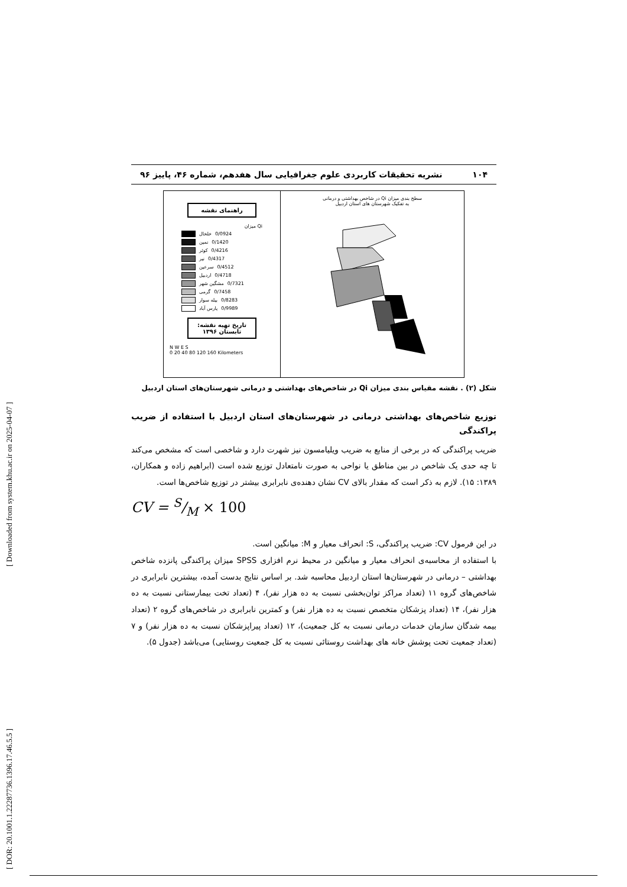[ DOR: 20.1001.1.22287736.1396.17.46.5.5 ] [ Downloaded from system.khu.ac.ir on 2025-04-07 ]
۱۰۴ نشریه تحقیقات کاربردی علوم جغرافیایی سال هفدهم، شماره ۴۶، پاییز ۹۶
راهنمای نقشه
میزان Qi
خلخال 0/0924
نمین 0/1420
کوثر 0/4216
نیر 0/4317
سرعین 0/4512
اردبیل 0/4718
مشگین شهر 0/7321
گرمی 0/7458
بیله سوار 0/8283
پارس آباد 0/9989
تاریخ تهیه نقشه: تابستان ۱۳۹۶
N W E S
0 20 40 80 120 160 Kilometers
سطح بندی میزان Qi در شاخص بهداشتی و درمانی
به تفکیک شهرستان های استان اردبیل
شکل (۲) . نقشه مقیاس بندی میزان Qi در شاخص‌های بهداشتی و درمانی شهرستان‌های استان اردبیل
توزیع شاخص‌های بهداشتی درمانی در شهرستان‌های استان اردبیل با استفاده از ضریب پراکندگی
ضریب پراکندگی که در برخی از منابع به ضریب ویلیامسون نیز شهرت دارد و شاخصی است که مشخص می‌کند تا چه حدی یک شاخص در بین مناطق یا نواحی به صورت نامتعادل توزیع شده است (ابراهیم زاده و همکاران، ۱۳۸۹: ۱۵). لازم به ذکر است که مقدار بالای CV نشان دهنده‌ی نابرابری بیشتر در توزیع شاخص‌ها است.
CV = S/M × 100
در این فرمول CV: ضریب پراکندگی، S: انحراف معیار و M: میانگین است.
با استفاده از محاسبه‌ی انحراف معیار و میانگین در محیط نرم افزاری SPSS میزان پراکندگی پانزده شاخص بهداشتی – درمانی در شهرستان‌ها استان اردبیل محاسبه شد. بر اساس نتایج بدست آمده، بیشترین نابرابری در شاخص‌های گروه ۱۱ (تعداد مراکز توان‌بخشی نسبت به ده هزار نفر)، ۴ (تعداد تخت بیمارستانی نسبت به ده هزار نفر)، ۱۴ (تعداد پزشکان متخصص نسبت به ده هزار نفر) و کمترین نابرابری در شاخص‌های گروه ۲ (تعداد بیمه شدگان سازمان خدمات درمانی نسبت به کل جمعیت)، ۱۲ (تعداد پیراپزشکان نسبت به ده هزار نفر) و ۷ (تعداد جمعیت تحت پوشش خانه های بهداشت روستائی نسبت به کل جمعیت روستایی) می‌باشد (جدول ۵).